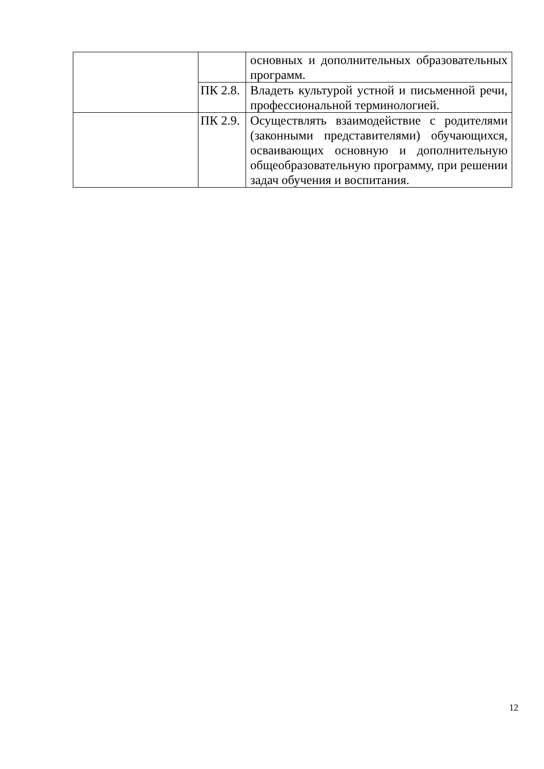| | | основных и дополнительных образовательных программ. |
| | ПК 2.8. | Владеть культурой устной и письменной речи, профессиональной терминологией. |
| | ПК 2.9. | Осуществлять взаимодействие с родителями (законными представителями) обучающихся, осваивающих основную и дополнительную общеобразовательную программу, при решении задач обучения и воспитания. |
12